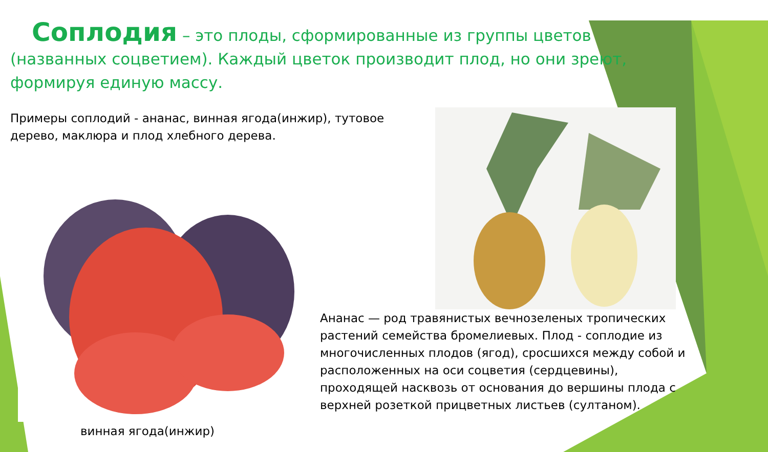Соплодия – это плоды, сформированные из группы цветов (названных соцветием). Каждый цветок производит плод, но они зреют, формируя единую массу.
Примеры соплодий - ананас, винная ягода(инжир), тутовое дерево, маклюра и плод хлебного дерева.
винная ягода(инжир)
Ананас — род травянистых вечнозеленых тропических растений семейства бромелиевых. Плод - соплодие из многочисленных плодов (ягод), сросшихся между собой и расположенных на оси соцветия (сердцевины), проходящей насквозь от основания до вершины плода с верхней розеткой прицветных листьев (султаном).